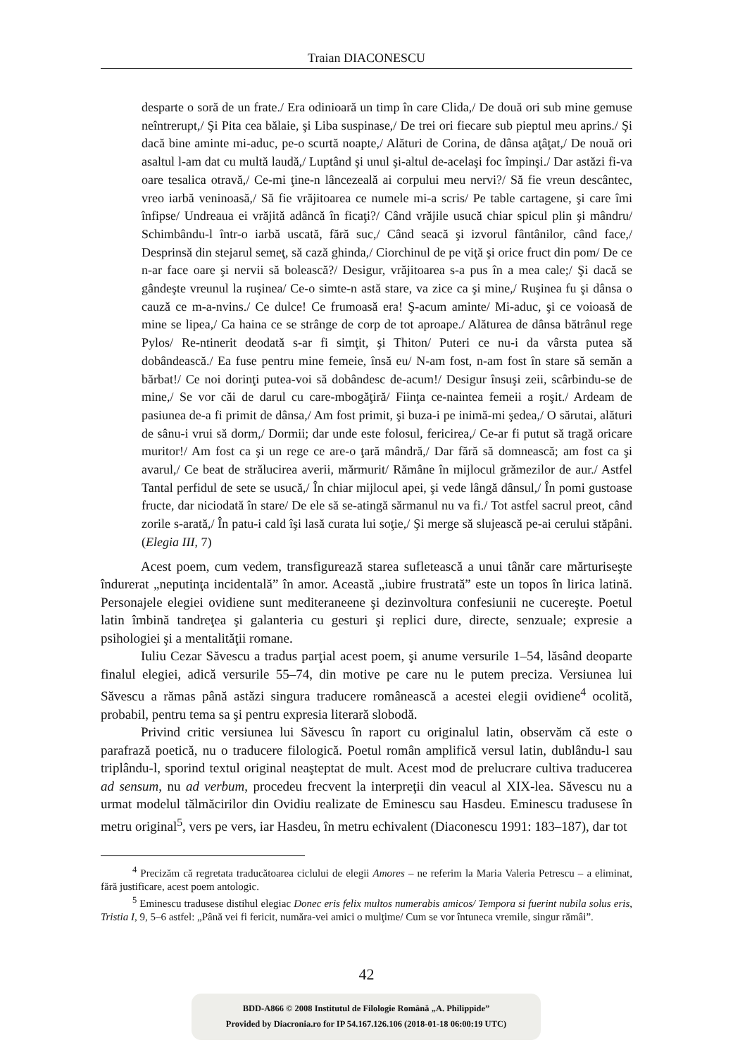Traian DIACONESCU
desparte o soră de un frate./ Era odinioară un timp în care Clida,/ De două ori sub mine gemuse neîntrerupt,/ Şi Pita cea bălaie, şi Liba suspinase,/ De trei ori fiecare sub pieptul meu aprins./ Şi dacă bine aminte mi-aduc, pe-o scurtă noapte,/ Alături de Corina, de dânsa aţâţat,/ De nouă ori asaltul l-am dat cu multă laudă,/ Luptând şi unul şi-altul de-acelaşi foc împinşi./ Dar astăzi fi-va oare tesalica otravă,/ Ce-mi ţine-n lâncezeală ai corpului meu nervi?/ Să fie vreun descântec, vreo iarbă veninoasă,/ Să fie vrăjitoarea ce numele mi-a scris/ Pe table cartagene, şi care îmi înfipse/ Undreaua ei vrăjită adâncă în ficaţi?/ Când vrăjile usucă chiar spicul plin şi mândru/ Schimbându-l într-o iarbă uscată, fără suc,/ Când seacă şi izvorul fântânilor, când face,/ Desprinsă din stejarul semeţ, să cază ghinda,/ Ciorchinul de pe viţă şi orice fruct din pom/ De ce n-ar face oare şi nervii să bolească?/ Desigur, vrăjitoarea s-a pus în a mea cale;/ Şi dacă se gândeşte vreunul la ruşinea/ Ce-o simte-n astă stare, va zice ca şi mine,/ Ruşinea fu şi dânsa o cauză ce m-a-nvins./ Ce dulce! Ce frumoasă era! Ş-acum aminte/ Mi-aduc, şi ce voioasă de mine se lipea,/ Ca haina ce se strânge de corp de tot aproape./ Alăturea de dânsa bătrânul rege Pylos/ Re-ntinerit deodată s-ar fi simţit, şi Thiton/ Puteri ce nu-i da vârsta putea să dobândească./ Ea fuse pentru mine femeie, însă eu/ N-am fost, n-am fost în stare să semăn a bărbat!/ Ce noi dorinţi putea-voi să dobândesc de-acum!/ Desigur însuşi zeii, scârbindu-se de mine,/ Se vor căi de darul cu care-mbogăţiră/ Fiinţa ce-naintea femeii a roşit./ Ardeam de pasiunea de-a fi primit de dânsa,/ Am fost primit, şi buza-i pe inimă-mi şedea,/ O sărutai, alături de sânu-i vrui să dorm,/ Dormii; dar unde este folosul, fericirea,/ Ce-ar fi putut să tragă oricare muritor!/ Am fost ca şi un rege ce are-o ţară mândră,/ Dar fără să domnească; am fost ca şi avarul,/ Ce beat de strălucirea averii, mărmurit/ Rămâne în mijlocul grămezilor de aur./ Astfel Tantal perfidul de sete se usucă,/ În chiar mijlocul apei, şi vede lângă dânsul,/ În pomi gustoase fructe, dar niciodată în stare/ De ele să se-atingă sărmanul nu va fi./ Tot astfel sacrul preot, când zorile s-arată,/ În patu-i cald îşi lasă curata lui soţie,/ Şi merge să slujească pe-ai cerului stăpâni. (Elegia III, 7)
Acest poem, cum vedem, transfigurează starea sufletească a unui tânăr care mărturiseşte îndurerat „neputinţa incidentală” în amor. Această „iubire frustrată” este un topos în lirica latină. Personajele elegiei ovidiene sunt mediteraneene şi dezinvoltura confesiunii ne cucereşte. Poetul latin îmbină tandreţea şi galanteria cu gesturi şi replici dure, directe, senzuale; expresie a psihologiei şi a mentalităţii romane.
Iuliu Cezar Săvescu a tradus parţial acest poem, şi anume versurile 1–54, lăsând deoparte finalul elegiei, adică versurile 55–74, din motive pe care nu le putem preciza. Versiunea lui Săvescu a rămas până astăzi singura traducere românească a acestei elegii ovidiene<sup>4</sup> ocolită, probabil, pentru tema sa şi pentru expresia literară slobodă.
Privind critic versiunea lui Săvescu în raport cu originalul latin, observăm că este o parafrază poetică, nu o traducere filologică. Poetul român amplifică versul latin, dublându-l sau triplându-l, sporind textul original neaşteptat de mult. Acest mod de prelucrare cultiva traducerea ad sensum, nu ad verbum, procedeu frecvent la interpreţii din veacul al XIX-lea. Săvescu nu a urmat modelul tălmăcirilor din Ovidiu realizate de Eminescu sau Hasdeu. Eminescu tradusese în metru original<sup>5</sup>, vers pe vers, iar Hasdeu, în metru echivalent (Diaconescu 1991: 183–187), dar tot
<sup>4</sup> Precizăm că regretata traducătoarea ciclului de elegii Amores – ne referim la Maria Valeria Petrescu – a eliminat, fără justificare, acest poem antologic.
<sup>5</sup> Eminescu tradusese distihul elegiac Donec eris felix multos numerabis amicos/ Tempora si fuerint nubila solus eris, Tristia I, 9, 5–6 astfel: „Până vei fi fericit, număra-vei amici o mulţime/ Cum se vor întuneca vremile, singur rămâi”.
42
BDD-A866 © 2008 Institutul de Filologie Română „A. Philippide”
Provided by Diacronia.ro for IP 54.167.126.106 (2018-01-18 06:00:19 UTC)